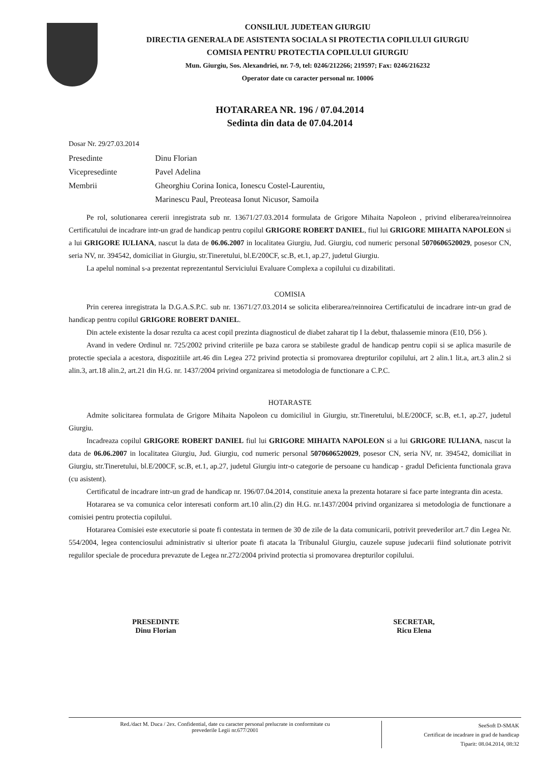CONSILIUL JUDETEAN GIURGIU
DIRECTIA GENERALA DE ASISTENTA SOCIALA SI PROTECTIA COPILULUI GIURGIU
COMISIA PENTRU PROTECTIA COPILULUI GIURGIU
Mun. Giurgiu, Sos. Alexandriei, nr. 7-9, tel: 0246/212266; 219597; Fax: 0246/216232
Operator date cu caracter personal nr. 10006
HOTARAREA NR. 196 / 07.04.2014
Sedinta din data de 07.04.2014
Dosar Nr. 29/27.03.2014
Presedinte Dinu Florian
Vicepresedinte Pavel Adelina
Membrii Gheorghiu Corina Ionica, Ionescu Costel-Laurentiu,
Marinescu Paul, Preoteasa Ionut Nicusor, Samoila
Pe rol, solutionarea cererii inregistrata sub nr. 13671/27.03.2014 formulata de Grigore Mihaita Napoleon , privind eliberarea/reinnoirea Certificatului de incadrare intr-un grad de handicap pentru copilul GRIGORE ROBERT DANIEL, fiul lui GRIGORE MIHAITA NAPOLEON si a lui GRIGORE IULIANA, nascut la data de 06.06.2007 in localitatea Giurgiu, Jud. Giurgiu, cod numeric personal 5070606520029, posesor CN, seria NV, nr. 394542, domiciliat in Giurgiu, str.Tineretului, bl.E/200CF, sc.B, et.1, ap.27, judetul Giurgiu.
La apelul nominal s-a prezentat reprezentantul Serviciului Evaluare Complexa a copilului cu dizabilitati.
COMISIA
Prin cererea inregistrata la D.G.A.S.P.C. sub nr. 13671/27.03.2014 se solicita eliberarea/reinnoirea Certificatului de incadrare intr-un grad de handicap pentru copilul GRIGORE ROBERT DANIEL.
Din actele existente la dosar rezulta ca acest copil prezinta diagnosticul de diabet zaharat tip I la debut, thalassemie minora (E10, D56 ).
Avand in vedere Ordinul nr. 725/2002 privind criteriile pe baza carora se stabileste gradul de handicap pentru copii si se aplica masurile de protectie speciala a acestora, dispozitiile art.46 din Legea 272 privind protectia si promovarea drepturilor copilului, art 2 alin.1 lit.a, art.3 alin.2 si alin.3, art.18 alin.2, art.21 din H.G. nr. 1437/2004 privind organizarea si metodologia de functionare a C.P.C.
HOTARASTE
Admite solicitarea formulata de Grigore Mihaita Napoleon cu domiciliul in Giurgiu, str.Tineretului, bl.E/200CF, sc.B, et.1, ap.27, judetul Giurgiu.
Incadreaza copilul GRIGORE ROBERT DANIEL fiul lui GRIGORE MIHAITA NAPOLEON si a lui GRIGORE IULIANA, nascut la data de 06.06.2007 in localitatea Giurgiu, Jud. Giurgiu, cod numeric personal 5070606520029, posesor CN, seria NV, nr. 394542, domiciliat in Giurgiu, str.Tineretului, bl.E/200CF, sc.B, et.1, ap.27, judetul Giurgiu intr-o categorie de persoane cu handicap - gradul Deficienta functionala grava (cu asistent).
Certificatul de incadrare intr-un grad de handicap nr. 196/07.04.2014, constituie anexa la prezenta hotarare si face parte integranta din acesta.
Hotararea se va comunica celor interesati conform art.10 alin.(2) din H.G. nr.1437/2004 privind organizarea si metodologia de functionare a comisiei pentru protectia copilului.
Hotararea Comisiei este executorie si poate fi contestata in termen de 30 de zile de la data comunicarii, potrivit prevederilor art.7 din Legea Nr. 554/2004, legea contenciosului administrativ si ulterior poate fi atacata la Tribunalul Giurgiu, cauzele supuse judecarii fiind solutionate potrivit regulilor speciale de procedura prevazute de Legea nr.272/2004 privind protectia si promovarea drepturilor copilului.
PRESEDINTE
Dinu Florian
SECRETAR,
Ricu Elena
Red./dact M. Duca / 2ex. Confidential, date cu caracter personal prelucrate in conformitate cu
prevederile Legii nr.677/2001
SeeSoft D-SMAK
Certificat de incadrare in grad de handicap
Tiparit: 08.04.2014, 08:32